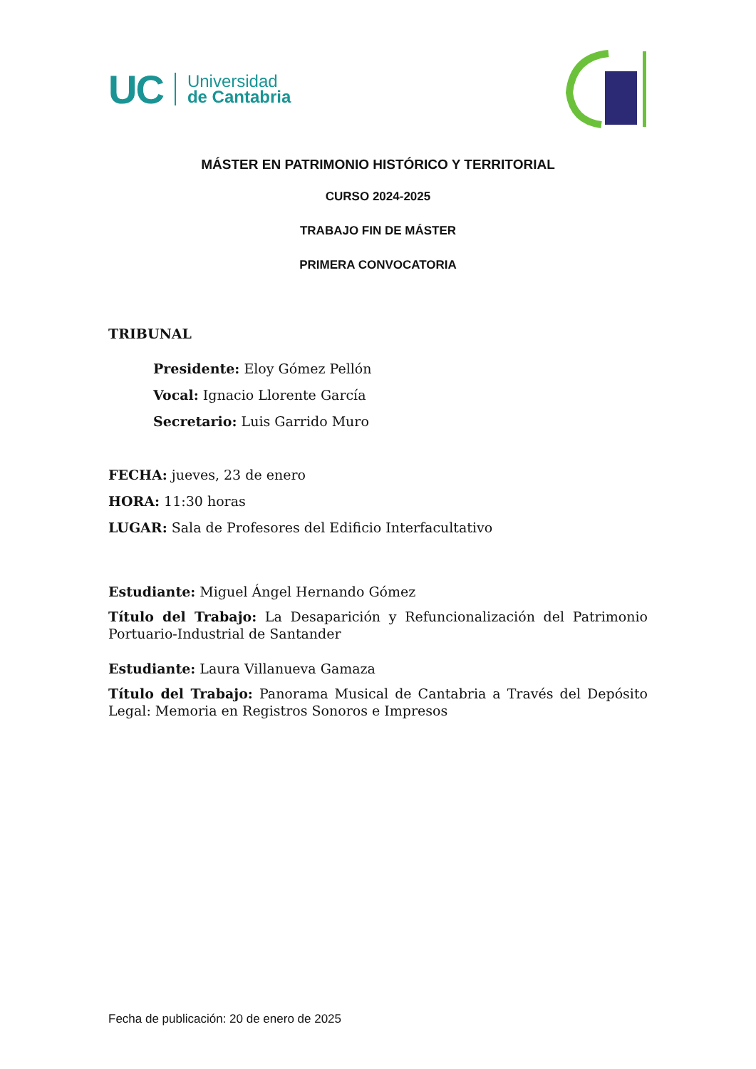UC Universidad
de Cantabria
MÁSTER EN PATRIMONIO HISTÓRICO Y TERRITORIAL
CURSO 2024-2025
TRABAJO FIN DE MÁSTER
PRIMERA CONVOCATORIA
TRIBUNAL
Presidente: Eloy Gómez Pellón
Vocal: Ignacio Llorente García
Secretario: Luis Garrido Muro
FECHA: jueves, 23 de enero
HORA: 11:30 horas
LUGAR: Sala de Profesores del Edificio Interfacultativo
Estudiante: Miguel Ángel Hernando Gómez
Título del Trabajo: La Desaparición y Refuncionalización del Patrimonio Portuario-Industrial de Santander
Estudiante: Laura Villanueva Gamaza
Título del Trabajo: Panorama Musical de Cantabria a Través del Depósito Legal: Memoria en Registros Sonoros e Impresos
Fecha de publicación: 20 de enero de 2025